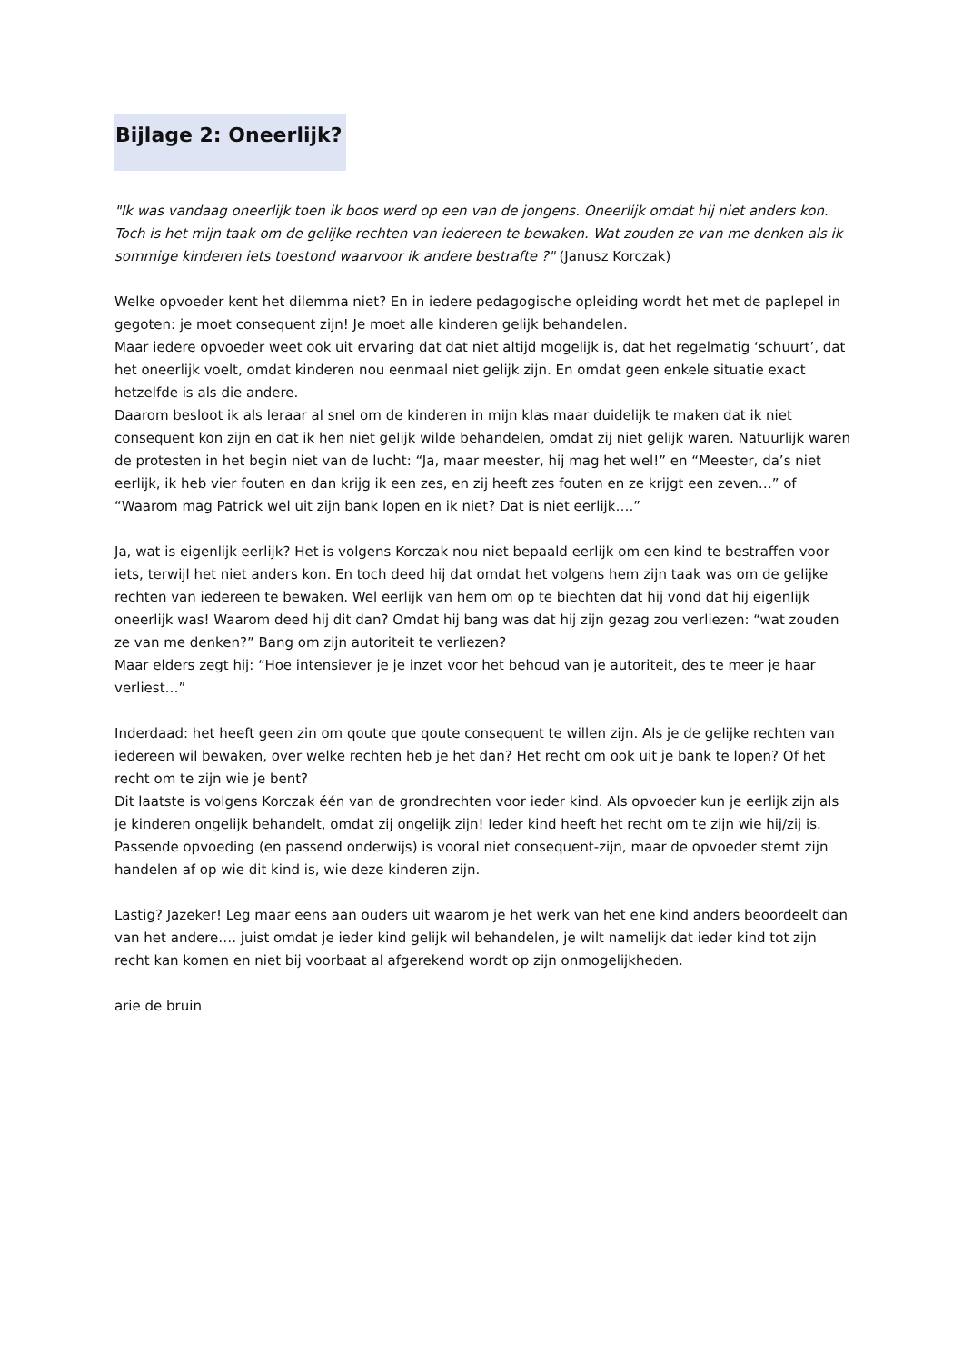Bijlage 2: Oneerlijk?
"Ik was vandaag oneerlijk toen ik boos werd op een van de jongens. Oneerlijk omdat hij niet anders kon. Toch is het mijn taak om de gelijke rechten van iedereen te bewaken. Wat zouden ze van me denken als ik sommige kinderen iets toestond waarvoor ik andere bestrafte ?" (Janusz Korczak)
Welke opvoeder kent het dilemma niet? En in iedere pedagogische opleiding wordt het met de paplepel in gegoten: je moet consequent zijn! Je moet alle kinderen gelijk behandelen.
Maar iedere opvoeder weet ook uit ervaring dat dat niet altijd mogelijk is, dat het regelmatig ‘schuurt’, dat het oneerlijk voelt, omdat kinderen nou eenmaal niet gelijk zijn. En omdat geen enkele situatie exact hetzelfde is als die andere.
Daarom besloot ik als leraar al snel om de kinderen in mijn klas maar duidelijk te maken dat ik niet consequent kon zijn en dat ik hen niet gelijk wilde behandelen, omdat zij niet gelijk waren. Natuurlijk waren de protesten in het begin niet van de lucht: “Ja, maar meester, hij mag het wel!” en “Meester, da’s niet eerlijk, ik heb vier fouten en dan krijg ik een zes, en zij heeft zes fouten en ze krijgt een zeven…” of “Waarom mag Patrick wel uit zijn bank lopen en ik niet? Dat is niet eerlijk….”
Ja, wat is eigenlijk eerlijk? Het is volgens Korczak nou niet bepaald eerlijk om een kind te bestraffen voor iets, terwijl het niet anders kon. En toch deed hij dat omdat het volgens hem zijn taak was om de gelijke rechten van iedereen te bewaken. Wel eerlijk van hem om op te biechten dat hij vond dat hij eigenlijk oneerlijk was! Waarom deed hij dit dan? Omdat hij bang was dat hij zijn gezag zou verliezen: “wat zouden ze van me denken?” Bang om zijn autoriteit te verliezen?
Maar elders zegt hij: “Hoe intensiever je je inzet voor het behoud van je autoriteit, des te meer je haar verliest…”
Inderdaad: het heeft geen zin om qoute que qoute consequent te willen zijn. Als je de gelijke rechten van iedereen wil bewaken, over welke rechten heb je het dan? Het recht om ook uit je bank te lopen? Of het recht om te zijn wie je bent?
Dit laatste is volgens Korczak één van de grondrechten voor ieder kind. Als opvoeder kun je eerlijk zijn als je kinderen ongelijk behandelt, omdat zij ongelijk zijn! Ieder kind heeft het recht om te zijn wie hij/zij is.
Passende opvoeding (en passend onderwijs) is vooral niet consequent-zijn, maar de opvoeder stemt zijn handelen af op wie dit kind is, wie deze kinderen zijn.
Lastig? Jazeker! Leg maar eens aan ouders uit waarom je het werk van het ene kind anders beoordeelt dan van het andere…. juist omdat je ieder kind gelijk wil behandelen, je wilt namelijk dat ieder kind tot zijn recht kan komen en niet bij voorbaat al afgerekend wordt op zijn onmogelijkheden.
arie de bruin